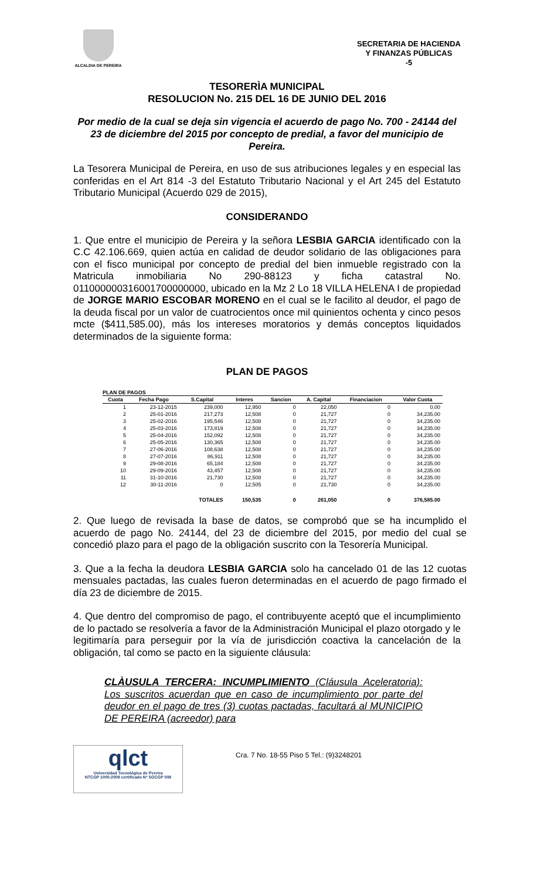ALCALDIA DE PEREIRA
SECRETARIA DE HACIENDA
Y FINANZAS PÚBLICAS
-5
TESORERÌA MUNICIPAL
RESOLUCION No. 215 DEL 16 DE JUNIO DEL 2016
Por medio de la cual se deja sin vigencia el acuerdo de pago No. 700 - 24144 del 23 de diciembre del 2015 por concepto de predial, a favor del municipio de Pereira.
La Tesorera Municipal de Pereira, en uso de sus atribuciones legales y en especial las conferidas en el Art 814 -3 del Estatuto Tributario Nacional y el Art 245 del Estatuto Tributario Municipal (Acuerdo 029 de 2015),
CONSIDERANDO
1. Que entre el municipio de Pereira y la señora LESBIA GARCIA identificado con la C.C 42.106.669, quien actúa en calidad de deudor solidario de las obligaciones para con el fisco municipal por concepto de predial del bien inmueble registrado con la Matricula inmobiliaria No 290-88123 y ficha catastral No. 011000000316001700000000, ubicado en la Mz 2 Lo 18 VILLA HELENA I de propiedad de JORGE MARIO ESCOBAR MORENO en el cual se le facilito al deudor, el pago de la deuda fiscal por un valor de cuatrocientos once mil quinientos ochenta y cinco pesos mcte ($411,585.00), más los intereses moratorios y demás conceptos liquidados determinados de la siguiente forma:
PLAN DE PAGOS
PLAN DE PAGOS
| Cuota | Fecha Pago | S.Capital | Interes | Sancion | A. Capital | Financiacion | Valor Cuota |
| --- | --- | --- | --- | --- | --- | --- | --- |
| 1 | 23-12-2015 | 239,000 | 12,950 | 0 | 22,050 | 0 | 0.00 |
| 2 | 25-01-2016 | 217,273 | 12,508 | 0 | 21,727 | 0 | 34,235.00 |
| 3 | 25-02-2016 | 195,546 | 12,508 | 0 | 21,727 | 0 | 34,235.00 |
| 4 | 25-03-2016 | 173,819 | 12,508 | 0 | 21,727 | 0 | 34,235.00 |
| 5 | 25-04-2016 | 152,092 | 12,508 | 0 | 21,727 | 0 | 34,235.00 |
| 6 | 25-05-2016 | 130,365 | 12,508 | 0 | 21,727 | 0 | 34,235.00 |
| 7 | 27-06-2016 | 108,638 | 12,508 | 0 | 21,727 | 0 | 34,235.00 |
| 8 | 27-07-2016 | 86,911 | 12,508 | 0 | 21,727 | 0 | 34,235.00 |
| 9 | 29-08-2016 | 65,184 | 12,508 | 0 | 21,727 | 0 | 34,235.00 |
| 10 | 29-09-2016 | 43,457 | 12,508 | 0 | 21,727 | 0 | 34,235.00 |
| 11 | 31-10-2016 | 21,730 | 12,508 | 0 | 21,727 | 0 | 34,235.00 |
| 12 | 30-11-2016 | 0 | 12,505 | 0 | 21,730 | 0 | 34,235.00 |
| | | TOTALES | 150,535 | 0 | 261,050 | 0 | 376,585.00 |
2. Que luego de revisada la base de datos, se comprobó que se ha incumplido el acuerdo de pago No. 24144, del 23 de diciembre del 2015, por medio del cual se concedió plazo para el pago de la obligación suscrito con la Tesorería Municipal.
3. Que a la fecha la deudora LESBIA GARCIA solo ha cancelado 01 de las 12 cuotas mensuales pactadas, las cuales fueron determinadas en el acuerdo de pago firmado el día 23 de diciembre de 2015.
4. Que dentro del compromiso de pago, el contribuyente aceptó que el incumplimiento de lo pactado se resolvería a favor de la Administración Municipal el plazo otorgado y le legitimaría para perseguir por la vía de jurisdicción coactiva la cancelación de la obligación, tal como se pacto en la siguiente cláusula:
CLÀUSULA TERCERA: INCUMPLIMIENTO (Cláusula Aceleratoria): Los suscritos acuerdan que en caso de incumplimiento por parte del deudor en el pago de tres (3) cuotas pactadas, facultará al MUNICIPIO DE PEREIRA (acreedor) para
qlct
Universidad Tecnológica de Pereira
NTCGP 1000:2009 certificado Nº SGCGP 008
Cra. 7 No. 18-55 Piso 5 Tel.: (9)3248201